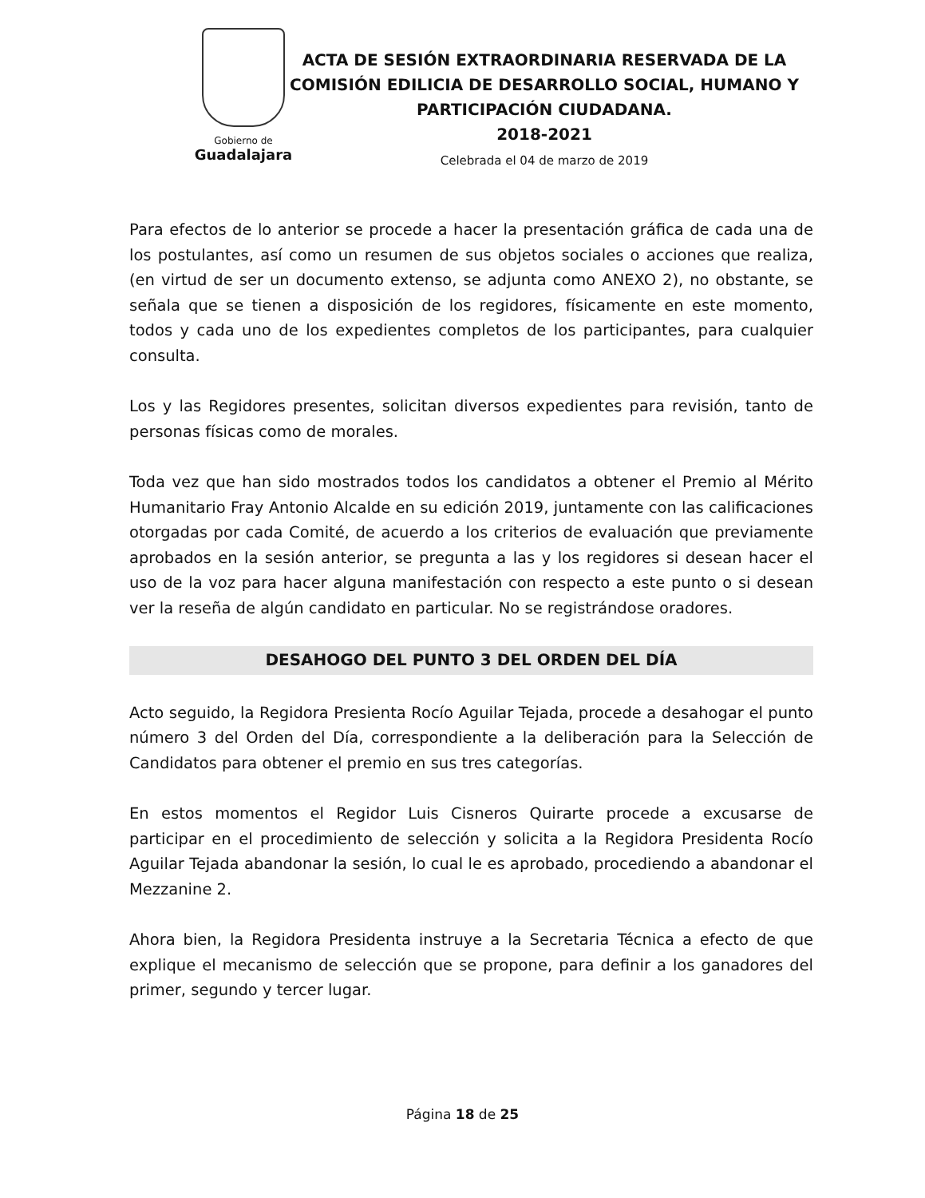Gobierno de
Guadalajara
ACTA DE SESIÓN EXTRAORDINARIA RESERVADA DE LA COMISIÓN EDILICIA DE DESARROLLO SOCIAL, HUMANO Y PARTICIPACIÓN CIUDADANA.
2018-2021
Celebrada el 04 de marzo de 2019
Para efectos de lo anterior se procede a hacer la presentación gráfica de cada una de los postulantes, así como un resumen de sus objetos sociales o acciones que realiza, (en virtud de ser un documento extenso, se adjunta como ANEXO 2), no obstante, se señala que se tienen a disposición de los regidores, físicamente en este momento, todos y cada uno de los expedientes completos de los participantes, para cualquier consulta.
Los y las Regidores presentes, solicitan diversos expedientes para revisión, tanto de personas físicas como de morales.
Toda vez que han sido mostrados todos los candidatos a obtener el Premio al Mérito Humanitario Fray Antonio Alcalde en su edición 2019, juntamente con las calificaciones otorgadas por cada Comité, de acuerdo a los criterios de evaluación que previamente aprobados en la sesión anterior, se pregunta a las y los regidores si desean hacer el uso de la voz para hacer alguna manifestación con respecto a este punto o si desean ver la reseña de algún candidato en particular. No se registrándose oradores.
DESAHOGO DEL PUNTO 3 DEL ORDEN DEL DÍA
Acto seguido, la Regidora Presienta Rocío Aguilar Tejada, procede a desahogar el punto número 3 del Orden del Día, correspondiente a la deliberación para la Selección de Candidatos para obtener el premio en sus tres categorías.
En estos momentos el Regidor Luis Cisneros Quirarte procede a excusarse de participar en el procedimiento de selección y solicita a la Regidora Presidenta Rocío Aguilar Tejada abandonar la sesión, lo cual le es aprobado, procediendo a abandonar el Mezzanine 2.
Ahora bien, la Regidora Presidenta instruye a la Secretaria Técnica a efecto de que explique el mecanismo de selección que se propone, para definir a los ganadores del primer, segundo y tercer lugar.
Página 18 de 25